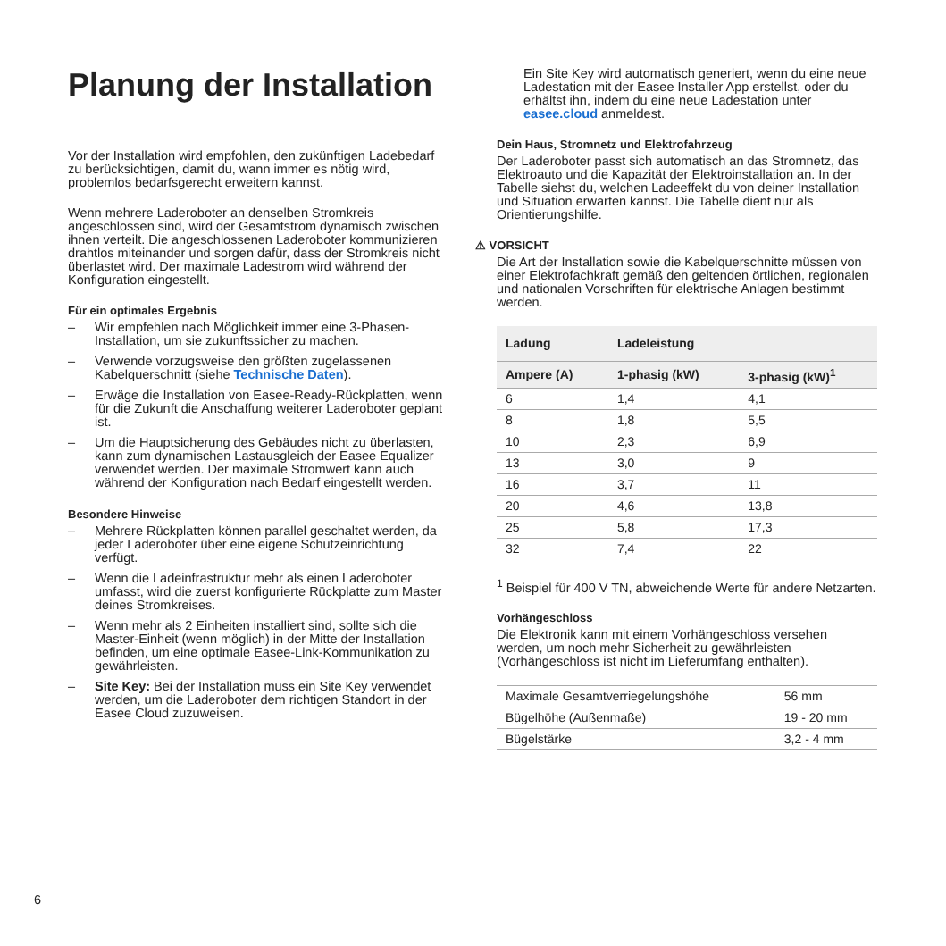Planung der Installation
Vor der Installation wird empfohlen, den zukünftigen Ladebedarf zu berücksichtigen, damit du, wann immer es nötig wird, problemlos bedarfsgerecht erweitern kannst.
Wenn mehrere Laderoboter an denselben Stromkreis angeschlossen sind, wird der Gesamtstrom dynamisch zwischen ihnen verteilt. Die angeschlossenen Laderoboter kommunizieren drahtlos miteinander und sorgen dafür, dass der Stromkreis nicht überlastet wird. Der maximale Ladestrom wird während der Konfiguration eingestellt.
Für ein optimales Ergebnis
– Wir empfehlen nach Möglichkeit immer eine 3-Phasen-Installation, um sie zukunftssicher zu machen.
– Verwende vorzugsweise den größten zugelassenen Kabelquerschnitt (siehe Technische Daten).
– Erwäge die Installation von Easee-Ready-Rückplatten, wenn für die Zukunft die Anschaffung weiterer Laderoboter geplant ist.
– Um die Hauptsicherung des Gebäudes nicht zu überlasten, kann zum dynamischen Lastausgleich der Easee Equalizer verwendet werden. Der maximale Stromwert kann auch während der Konfiguration nach Bedarf eingestellt werden.
Besondere Hinweise
– Mehrere Rückplatten können parallel geschaltet werden, da jeder Laderoboter über eine eigene Schutzeinrichtung verfügt.
– Wenn die Ladeinfrastruktur mehr als einen Laderoboter umfasst, wird die zuerst konfigurierte Rückplatte zum Master deines Stromkreises.
– Wenn mehr als 2 Einheiten installiert sind, sollte sich die Master-Einheit (wenn möglich) in der Mitte der Installation befinden, um eine optimale Easee-Link-Kommunikation zu gewährleisten.
– Site Key: Bei der Installation muss ein Site Key verwendet werden, um die Laderoboter dem richtigen Standort in der Easee Cloud zuzuweisen.
Ein Site Key wird automatisch generiert, wenn du eine neue Ladestation mit der Easee Installer App erstellst, oder du erhältst ihn, indem du eine neue Ladestation unter easee.cloud anmeldest.
Dein Haus, Stromnetz und Elektrofahrzeug
Der Laderoboter passt sich automatisch an das Stromnetz, das Elektroauto und die Kapazität der Elektroinstallation an. In der Tabelle siehst du, welchen Ladeeffekt du von deiner Installation und Situation erwarten kannst. Die Tabelle dient nur als Orientierungshilfe.
⚠ VORSICHT
Die Art der Installation sowie die Kabelquerschnitte müssen von einer Elektrofachkraft gemäß den geltenden örtlichen, regionalen und nationalen Vorschriften für elektrische Anlagen bestimmt werden.
| Ladung | Ladeleistung | |
| --- | --- | --- |
| Ampere (A) | 1-phasig (kW) | 3-phasig (kW)<sup>1</sup> |
| 6 | 1,4 | 4,1 |
| 8 | 1,8 | 5,5 |
| 10 | 2,3 | 6,9 |
| 13 | 3,0 | 9 |
| 16 | 3,7 | 11 |
| 20 | 4,6 | 13,8 |
| 25 | 5,8 | 17,3 |
| 32 | 7,4 | 22 |
<sup>1</sup> Beispiel für 400 V TN, abweichende Werte für andere Netzarten.
Vorhängeschloss
Die Elektronik kann mit einem Vorhängeschloss versehen werden, um noch mehr Sicherheit zu gewährleisten (Vorhängeschloss ist nicht im Lieferumfang enthalten).
| Maximale Gesamtverriegelungshöhe | 56 mm |
| Bügelhöhe (Außenmaße) | 19 - 20 mm |
| Bügelstärke | 3,2 - 4 mm |
6